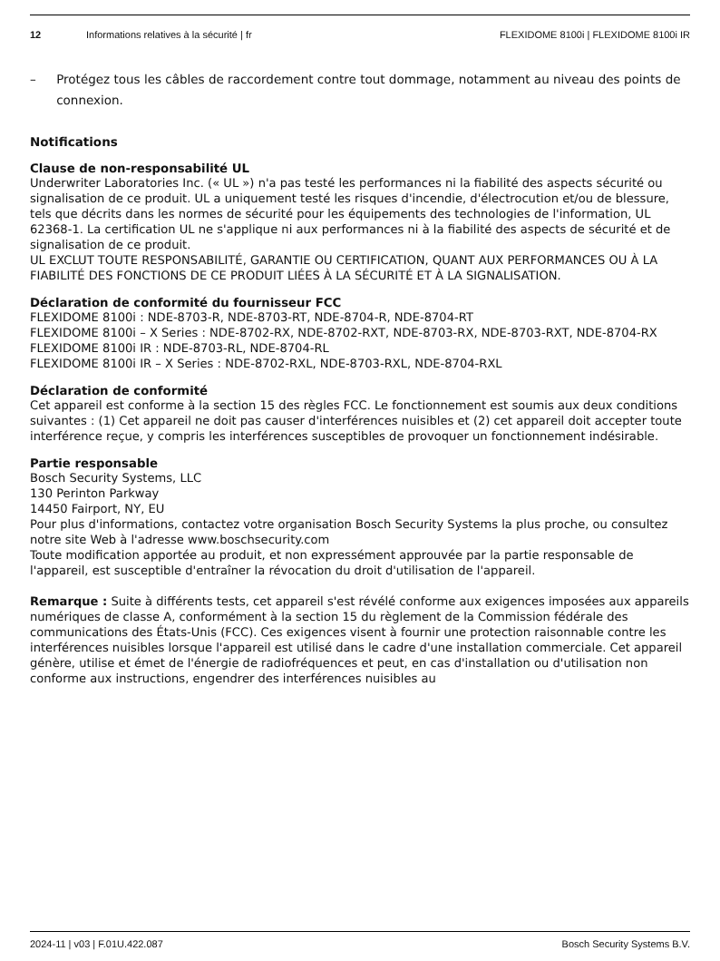12 Informations relatives à la sécurité | fr FLEXIDOME 8100i | FLEXIDOME 8100i IR
– Protégez tous les câbles de raccordement contre tout dommage, notamment au niveau des points de connexion.
Notifications
Clause de non-responsabilité UL
Underwriter Laboratories Inc. (« UL ») n'a pas testé les performances ni la fiabilité des aspects sécurité ou signalisation de ce produit. UL a uniquement testé les risques d'incendie, d'électrocution et/ou de blessure, tels que décrits dans les normes de sécurité pour les équipements des technologies de l'information, UL 62368-1. La certification UL ne s'applique ni aux performances ni à la fiabilité des aspects de sécurité et de signalisation de ce produit.
UL EXCLUT TOUTE RESPONSABILITÉ, GARANTIE OU CERTIFICATION, QUANT AUX PERFORMANCES OU À LA FIABILITÉ DES FONCTIONS DE CE PRODUIT LIÉES À LA SÉCURITÉ ET À LA SIGNALISATION.
Déclaration de conformité du fournisseur FCC
FLEXIDOME 8100i : NDE-8703-R, NDE-8703-RT, NDE-8704-R, NDE-8704-RT
FLEXIDOME 8100i – X Series : NDE-8702-RX, NDE-8702-RXT, NDE-8703-RX, NDE-8703-RXT, NDE-8704-RX
FLEXIDOME 8100i IR : NDE-8703-RL, NDE-8704-RL
FLEXIDOME 8100i IR – X Series : NDE-8702-RXL, NDE-8703-RXL, NDE-8704-RXL
Déclaration de conformité
Cet appareil est conforme à la section 15 des règles FCC. Le fonctionnement est soumis aux deux conditions suivantes : (1) Cet appareil ne doit pas causer d'interférences nuisibles et (2) cet appareil doit accepter toute interférence reçue, y compris les interférences susceptibles de provoquer un fonctionnement indésirable.
Partie responsable
Bosch Security Systems, LLC
130 Perinton Parkway
14450 Fairport, NY, EU
Pour plus d'informations, contactez votre organisation Bosch Security Systems la plus proche, ou consultez notre site Web à l'adresse www.boschsecurity.com
Toute modification apportée au produit, et non expressément approuvée par la partie responsable de l'appareil, est susceptible d'entraîner la révocation du droit d'utilisation de l'appareil.
Remarque : Suite à différents tests, cet appareil s'est révélé conforme aux exigences imposées aux appareils numériques de classe A, conformément à la section 15 du règlement de la Commission fédérale des communications des États-Unis (FCC). Ces exigences visent à fournir une protection raisonnable contre les interférences nuisibles lorsque l'appareil est utilisé dans le cadre d'une installation commerciale. Cet appareil génère, utilise et émet de l'énergie de radiofréquences et peut, en cas d'installation ou d'utilisation non conforme aux instructions, engendrer des interférences nuisibles au
2024-11 | v03 | F.01U.422.087 Bosch Security Systems B.V.